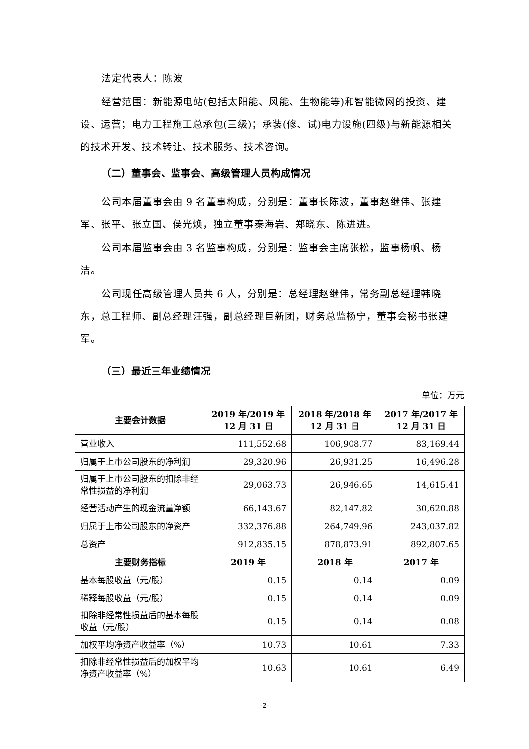法定代表人：陈波
经营范围：新能源电站(包括太阳能、风能、生物能等)和智能微网的投资、建设、运营；电力工程施工总承包(三级)；承装(修、试)电力设施(四级)与新能源相关的技术开发、技术转让、技术服务、技术咨询。
（二）董事会、监事会、高级管理人员构成情况
公司本届董事会由 9 名董事构成，分别是：董事长陈波，董事赵继伟、张建军、张平、张立国、侯光焕，独立董事秦海岩、郑晓东、陈进进。
公司本届监事会由 3 名监事构成，分别是：监事会主席张松，监事杨帆、杨洁。
公司现任高级管理人员共 6 人，分别是：总经理赵继伟，常务副总经理韩晓东，总工程师、副总经理汪强，副总经理巨新团，财务总监杨宁，董事会秘书张建军。
（三）最近三年业绩情况
单位：万元
| 主要会计数据 | 2019 年/2019 年 12 月 31 日 | 2018 年/2018 年 12 月 31 日 | 2017 年/2017 年 12 月 31 日 |
| --- | --- | --- | --- |
| 营业收入 | 111,552.68 | 106,908.77 | 83,169.44 |
| 归属于上市公司股东的净利润 | 29,320.96 | 26,931.25 | 16,496.28 |
| 归属于上市公司股东的扣除非经常性损益的净利润 | 29,063.73 | 26,946.65 | 14,615.41 |
| 经营活动产生的现金流量净额 | 66,143.67 | 82,147.82 | 30,620.88 |
| 归属于上市公司股东的净资产 | 332,376.88 | 264,749.96 | 243,037.82 |
| 总资产 | 912,835.15 | 878,873.91 | 892,807.65 |
| 主要财务指标 | 2019 年 | 2018 年 | 2017 年 |
| 基本每股收益（元/股） | 0.15 | 0.14 | 0.09 |
| 稀释每股收益（元/股） | 0.15 | 0.14 | 0.09 |
| 扣除非经常性损益后的基本每股收益（元/股） | 0.15 | 0.14 | 0.08 |
| 加权平均净资产收益率（%） | 10.73 | 10.61 | 7.33 |
| 扣除非经常性损益后的加权平均净资产收益率（%） | 10.63 | 10.61 | 6.49 |
-2-